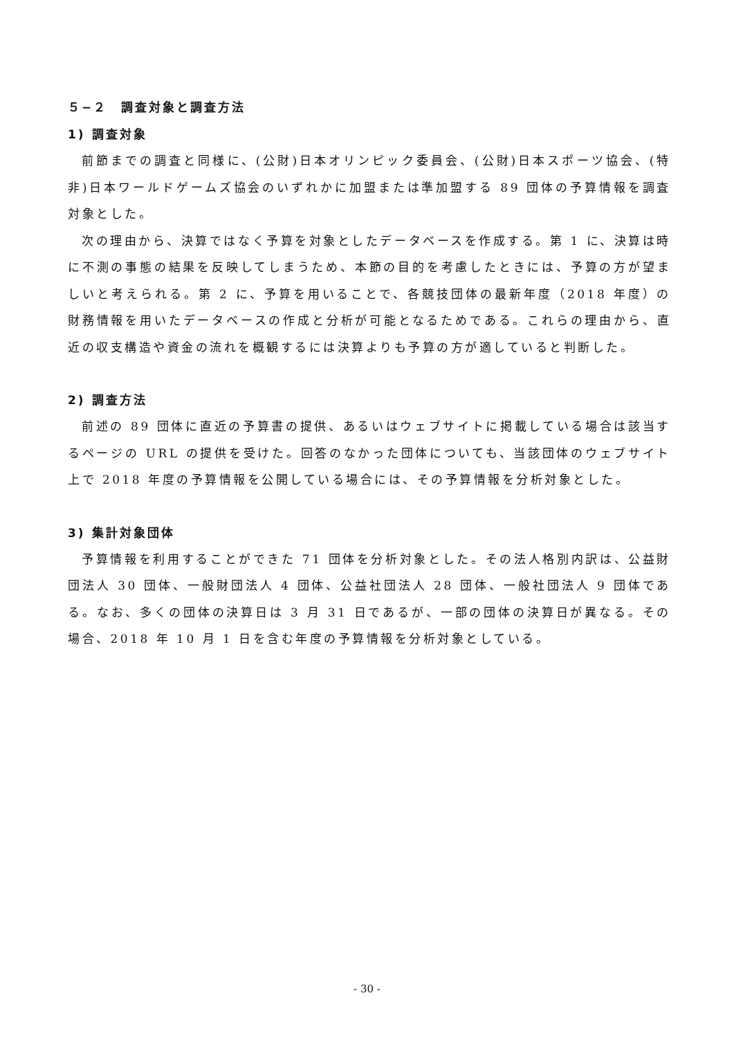５−２　調査対象と調査方法
1) 調査対象
前節までの調査と同様に、(公財)日本オリンピック委員会、(公財)日本スポーツ協会、(特非)日本ワールドゲームズ協会のいずれかに加盟または準加盟する 89 団体の予算情報を調査対象とした。
次の理由から、決算ではなく予算を対象としたデータベースを作成する。第 1 に、決算は時に不測の事態の結果を反映してしまうため、本節の目的を考慮したときには、予算の方が望ましいと考えられる。第 2 に、予算を用いることで、各競技団体の最新年度（2018 年度）の財務情報を用いたデータベースの作成と分析が可能となるためである。これらの理由から、直近の収支構造や資金の流れを概観するには決算よりも予算の方が適していると判断した。
2) 調査方法
前述の 89 団体に直近の予算書の提供、あるいはウェブサイトに掲載している場合は該当するページの URL の提供を受けた。回答のなかった団体についても、当該団体のウェブサイト上で 2018 年度の予算情報を公開している場合には、その予算情報を分析対象とした。
3) 集計対象団体
予算情報を利用することができた 71 団体を分析対象とした。その法人格別内訳は、公益財団法人 30 団体、一般財団法人 4 団体、公益社団法人 28 団体、一般社団法人 9 団体である。なお、多くの団体の決算日は 3 月 31 日であるが、一部の団体の決算日が異なる。その場合、2018 年 10 月 1 日を含む年度の予算情報を分析対象としている。
- 30 -